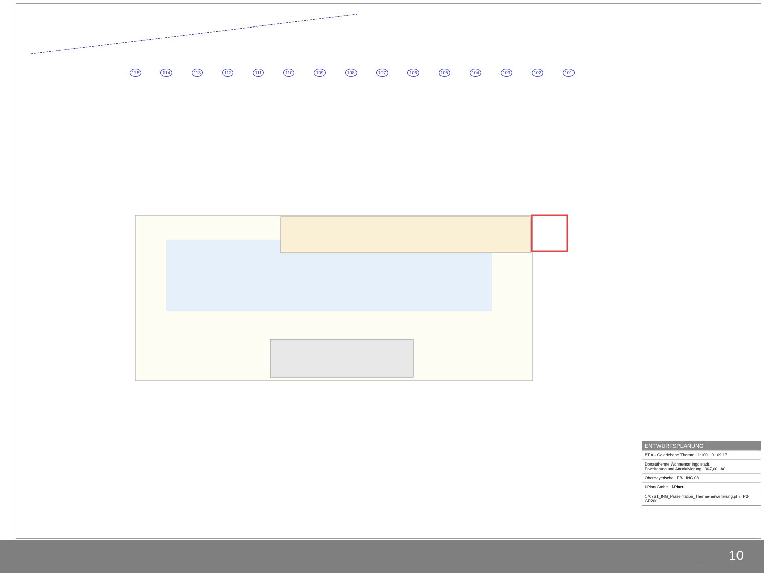115 114 113 112 111 110 109 108 107 106 105 104 103 102 101
ENTWURFSPLANUNG
BT A - Galeriebene Therme 1:100 01.09.17
Donautherme Wonnemar Ingolstadt
Erweiterung und Attraktivierung 367,00 A0
Oberbayerische EB ING 08
I-Plan GmbH i-Plan
170731_ING_Präsentation_Thermenerweiterung.pln P3-GR201
10